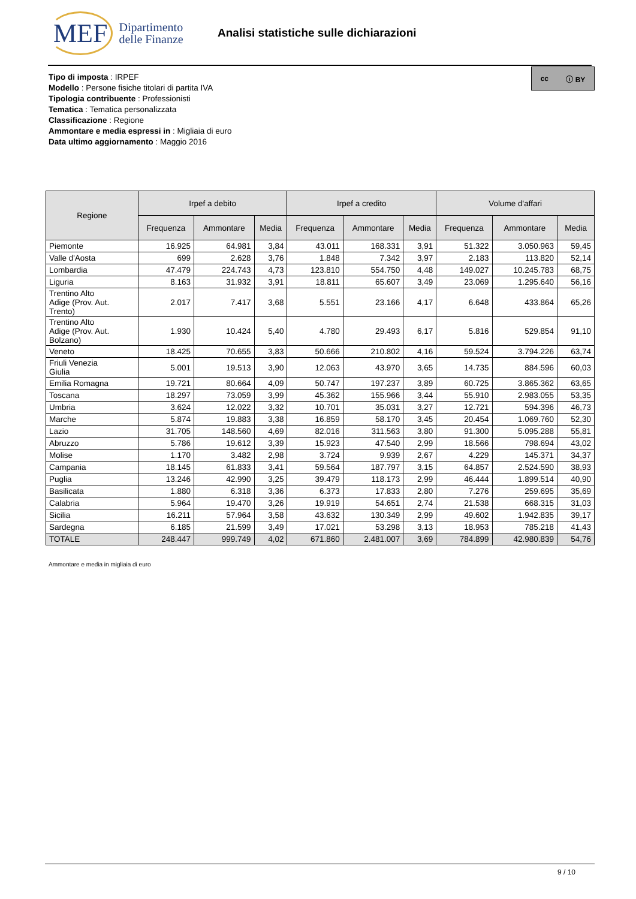MEF Dipartimento
delle Finanze
Analisi statistiche sulle dichiarazioni
cc ⓘ BY
Tipo di imposta : IRPEF
Modello : Persone fisiche titolari di partita IVA
Tipologia contribuente : Professionisti
Tematica : Tematica personalizzata
Classificazione : Regione
Ammontare e media espressi in : Migliaia di euro
Data ultimo aggiornamento : Maggio 2016
| Regione | Irpef a debito | | | Irpef a credito | | | Volume d'affari | | |
| --- | --- | --- | --- | --- | --- | --- | --- | --- | --- |
| | Frequenza | Ammontare | Media | Frequenza | Ammontare | Media | Frequenza | Ammontare | Media |
| Piemonte | 16.925 | 64.981 | 3,84 | 43.011 | 168.331 | 3,91 | 51.322 | 3.050.963 | 59,45 |
| Valle d'Aosta | 699 | 2.628 | 3,76 | 1.848 | 7.342 | 3,97 | 2.183 | 113.820 | 52,14 |
| Lombardia | 47.479 | 224.743 | 4,73 | 123.810 | 554.750 | 4,48 | 149.027 | 10.245.783 | 68,75 |
| Liguria | 8.163 | 31.932 | 3,91 | 18.811 | 65.607 | 3,49 | 23.069 | 1.295.640 | 56,16 |
| Trentino Alto Adige (Prov. Aut. Trento) | 2.017 | 7.417 | 3,68 | 5.551 | 23.166 | 4,17 | 6.648 | 433.864 | 65,26 |
| Trentino Alto Adige (Prov. Aut. Bolzano) | 1.930 | 10.424 | 5,40 | 4.780 | 29.493 | 6,17 | 5.816 | 529.854 | 91,10 |
| Veneto | 18.425 | 70.655 | 3,83 | 50.666 | 210.802 | 4,16 | 59.524 | 3.794.226 | 63,74 |
| Friuli Venezia Giulia | 5.001 | 19.513 | 3,90 | 12.063 | 43.970 | 3,65 | 14.735 | 884.596 | 60,03 |
| Emilia Romagna | 19.721 | 80.664 | 4,09 | 50.747 | 197.237 | 3,89 | 60.725 | 3.865.362 | 63,65 |
| Toscana | 18.297 | 73.059 | 3,99 | 45.362 | 155.966 | 3,44 | 55.910 | 2.983.055 | 53,35 |
| Umbria | 3.624 | 12.022 | 3,32 | 10.701 | 35.031 | 3,27 | 12.721 | 594.396 | 46,73 |
| Marche | 5.874 | 19.883 | 3,38 | 16.859 | 58.170 | 3,45 | 20.454 | 1.069.760 | 52,30 |
| Lazio | 31.705 | 148.560 | 4,69 | 82.016 | 311.563 | 3,80 | 91.300 | 5.095.288 | 55,81 |
| Abruzzo | 5.786 | 19.612 | 3,39 | 15.923 | 47.540 | 2,99 | 18.566 | 798.694 | 43,02 |
| Molise | 1.170 | 3.482 | 2,98 | 3.724 | 9.939 | 2,67 | 4.229 | 145.371 | 34,37 |
| Campania | 18.145 | 61.833 | 3,41 | 59.564 | 187.797 | 3,15 | 64.857 | 2.524.590 | 38,93 |
| Puglia | 13.246 | 42.990 | 3,25 | 39.479 | 118.173 | 2,99 | 46.444 | 1.899.514 | 40,90 |
| Basilicata | 1.880 | 6.318 | 3,36 | 6.373 | 17.833 | 2,80 | 7.276 | 259.695 | 35,69 |
| Calabria | 5.964 | 19.470 | 3,26 | 19.919 | 54.651 | 2,74 | 21.538 | 668.315 | 31,03 |
| Sicilia | 16.211 | 57.964 | 3,58 | 43.632 | 130.349 | 2,99 | 49.602 | 1.942.835 | 39,17 |
| Sardegna | 6.185 | 21.599 | 3,49 | 17.021 | 53.298 | 3,13 | 18.953 | 785.218 | 41,43 |
| TOTALE | 248.447 | 999.749 | 4,02 | 671.860 | 2.481.007 | 3,69 | 784.899 | 42.980.839 | 54,76 |
Ammontare e media in migliaia di euro
9 / 10